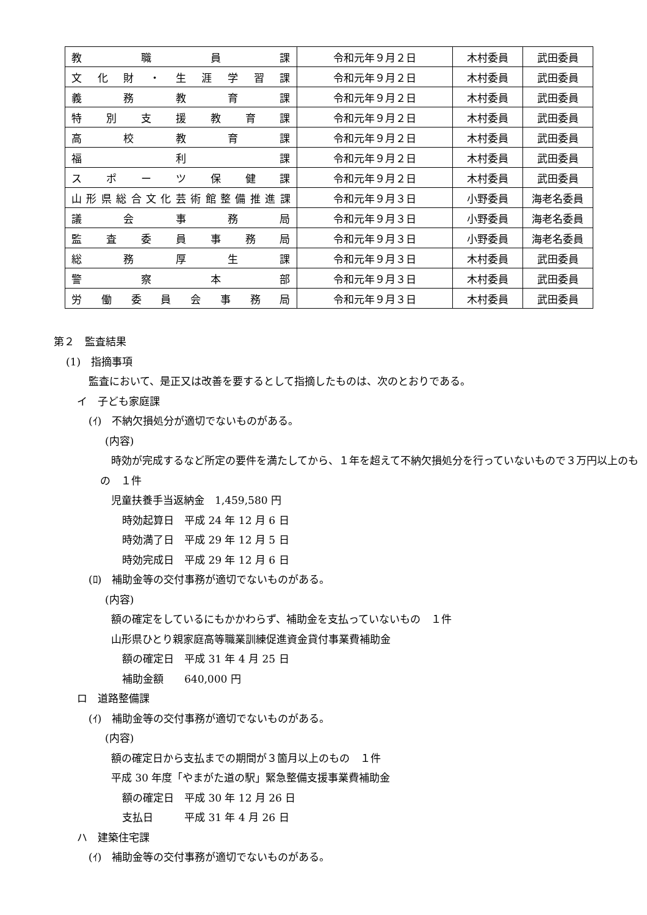| 教 職 員 課 | 令和元年９月２日 | 木村委員 | 武田委員 |
| 文 化 財 ・ 生 涯 学 習 課 | 令和元年９月２日 | 木村委員 | 武田委員 |
| 義 務 教 育 課 | 令和元年９月２日 | 木村委員 | 武田委員 |
| 特 別 支 援 教 育 課 | 令和元年９月２日 | 木村委員 | 武田委員 |
| 高 校 教 育 課 | 令和元年９月２日 | 木村委員 | 武田委員 |
| 福 利 課 | 令和元年９月２日 | 木村委員 | 武田委員 |
| ス ポ ー ツ 保 健 課 | 令和元年９月２日 | 木村委員 | 武田委員 |
| 山形県総合文化芸術館整備推進課 | 令和元年９月３日 | 小野委員 | 海老名委員 |
| 議 会 事 務 局 | 令和元年９月３日 | 小野委員 | 海老名委員 |
| 監 査 委 員 事 務 局 | 令和元年９月３日 | 小野委員 | 海老名委員 |
| 総 務 厚 生 課 | 令和元年９月３日 | 木村委員 | 武田委員 |
| 警 察 本 部 | 令和元年９月３日 | 木村委員 | 武田委員 |
| 労 働 委 員 会 事 務 局 | 令和元年９月３日 | 木村委員 | 武田委員 |
第２　監査結果
(1)　指摘事項
監査において、是正又は改善を要するとして指摘したものは、次のとおりである。
イ　子ども家庭課
(ｲ)　不納欠損処分が適切でないものがある。
(内容)
時効が完成するなど所定の要件を満たしてから、１年を超えて不納欠損処分を行っていないもので３万円以上のもの　１件
児童扶養手当返納金　1,459,580 円
時効起算日　平成 24 年 12 月 6 日
時効満了日　平成 29 年 12 月 5 日
時効完成日　平成 29 年 12 月 6 日
(ﾛ)　補助金等の交付事務が適切でないものがある。
(内容)
額の確定をしているにもかかわらず、補助金を支払っていないもの　１件
山形県ひとり親家庭高等職業訓練促進資金貸付事業費補助金
額の確定日　平成 31 年 4 月 25 日
補助金額　　640,000 円
ロ　道路整備課
(ｲ)　補助金等の交付事務が適切でないものがある。
(内容)
額の確定日から支払までの期間が３箇月以上のもの　１件
平成 30 年度「やまがた道の駅」緊急整備支援事業費補助金
額の確定日　平成 30 年 12 月 26 日
支払日　　　平成 31 年 4 月 26 日
ハ　建築住宅課
(ｲ)　補助金等の交付事務が適切でないものがある。